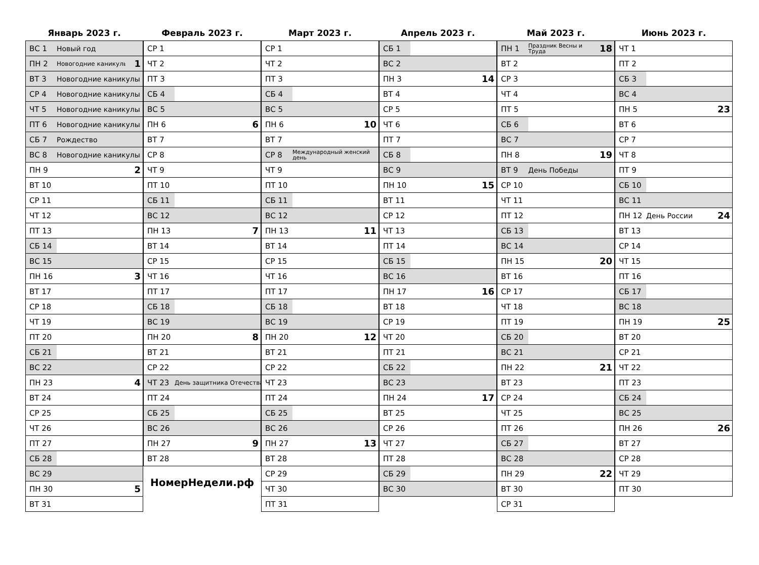Январь 2023 г.
| ВС 1 | Новый год | |
| ПН 2 | Новогодние каникулы | 1 |
| ВТ 3 | Новогодние каникулы | |
| СР 4 | Новогодние каникулы | |
| ЧТ 5 | Новогодние каникулы | |
| ПТ 6 | Новогодние каникулы | |
| СБ 7 | Рождество | |
| ВС 8 | Новогодние каникулы | |
| ПН 9 | | 2 |
| ВТ 10 | | |
| СР 11 | | |
| ЧТ 12 | | |
| ПТ 13 | | |
| СБ 14 | | |
| ВС 15 | | |
| ПН 16 | | 3 |
| ВТ 17 | | |
| СР 18 | | |
| ЧТ 19 | | |
| ПТ 20 | | |
| СБ 21 | | |
| ВС 22 | | |
| ПН 23 | | 4 |
| ВТ 24 | | |
| СР 25 | | |
| ЧТ 26 | | |
| ПТ 27 | | |
| СБ 28 | | |
| ВС 29 | | |
| ПН 30 | | 5 |
| ВТ 31 | | |
Февраль 2023 г.
| СР 1 | | |
| ЧТ 2 | | |
| ПТ 3 | | |
| СБ 4 | | |
| ВС 5 | | |
| ПН 6 | | 6 |
| ВТ 7 | | |
| СР 8 | | |
| ЧТ 9 | | |
| ПТ 10 | | |
| СБ 11 | | |
| ВС 12 | | |
| ПН 13 | | 7 |
| ВТ 14 | | |
| СР 15 | | |
| ЧТ 16 | | |
| ПТ 17 | | |
| СБ 18 | | |
| ВС 19 | | |
| ПН 20 | | 8 |
| ВТ 21 | | |
| СР 22 | | |
| ЧТ 23 | День защитника Отечества | |
| ПТ 24 | | |
| СБ 25 | | |
| ВС 26 | | |
| ПН 27 | | 9 |
| ВТ 28 | | |
НомерНедели.рф
Март 2023 г.
| СР 1 | | |
| ЧТ 2 | | |
| ПТ 3 | | |
| СБ 4 | | |
| ВС 5 | | |
| ПН 6 | | 10 |
| ВТ 7 | | |
| СР 8 | Международный женский день | |
| ЧТ 9 | | |
| ПТ 10 | | |
| СБ 11 | | |
| ВС 12 | | |
| ПН 13 | | 11 |
| ВТ 14 | | |
| СР 15 | | |
| ЧТ 16 | | |
| ПТ 17 | | |
| СБ 18 | | |
| ВС 19 | | |
| ПН 20 | | 12 |
| ВТ 21 | | |
| СР 22 | | |
| ЧТ 23 | | |
| ПТ 24 | | |
| СБ 25 | | |
| ВС 26 | | |
| ПН 27 | | 13 |
| ВТ 28 | | |
| СР 29 | | |
| ЧТ 30 | | |
| ПТ 31 | | |
Апрель 2023 г.
| СБ 1 | | |
| ВС 2 | | |
| ПН 3 | | 14 |
| ВТ 4 | | |
| СР 5 | | |
| ЧТ 6 | | |
| ПТ 7 | | |
| СБ 8 | | |
| ВС 9 | | |
| ПН 10 | | 15 |
| ВТ 11 | | |
| СР 12 | | |
| ЧТ 13 | | |
| ПТ 14 | | |
| СБ 15 | | |
| ВС 16 | | |
| ПН 17 | | 16 |
| ВТ 18 | | |
| СР 19 | | |
| ЧТ 20 | | |
| ПТ 21 | | |
| СБ 22 | | |
| ВС 23 | | |
| ПН 24 | | 17 |
| ВТ 25 | | |
| СР 26 | | |
| ЧТ 27 | | |
| ПТ 28 | | |
| СБ 29 | | |
| ВС 30 | | |
Май 2023 г.
| ПН 1 | Праздник Весны и Труда | 18 |
| ВТ 2 | | |
| СР 3 | | |
| ЧТ 4 | | |
| ПТ 5 | | |
| СБ 6 | | |
| ВС 7 | | |
| ПН 8 | | 19 |
| ВТ 9 | День Победы | |
| СР 10 | | |
| ЧТ 11 | | |
| ПТ 12 | | |
| СБ 13 | | |
| ВС 14 | | |
| ПН 15 | | 20 |
| ВТ 16 | | |
| СР 17 | | |
| ЧТ 18 | | |
| ПТ 19 | | |
| СБ 20 | | |
| ВС 21 | | |
| ПН 22 | | 21 |
| ВТ 23 | | |
| СР 24 | | |
| ЧТ 25 | | |
| ПТ 26 | | |
| СБ 27 | | |
| ВС 28 | | |
| ПН 29 | | 22 |
| ВТ 30 | | |
| СР 31 | | |
Июнь 2023 г.
| ЧТ 1 | | |
| ПТ 2 | | |
| СБ 3 | | |
| ВС 4 | | |
| ПН 5 | | 23 |
| ВТ 6 | | |
| СР 7 | | |
| ЧТ 8 | | |
| ПТ 9 | | |
| СБ 10 | | |
| ВС 11 | | |
| ПН 12 | День России | 24 |
| ВТ 13 | | |
| СР 14 | | |
| ЧТ 15 | | |
| ПТ 16 | | |
| СБ 17 | | |
| ВС 18 | | |
| ПН 19 | | 25 |
| ВТ 20 | | |
| СР 21 | | |
| ЧТ 22 | | |
| ПТ 23 | | |
| СБ 24 | | |
| ВС 25 | | |
| ПН 26 | | 26 |
| ВТ 27 | | |
| СР 28 | | |
| ЧТ 29 | | |
| ПТ 30 | | |